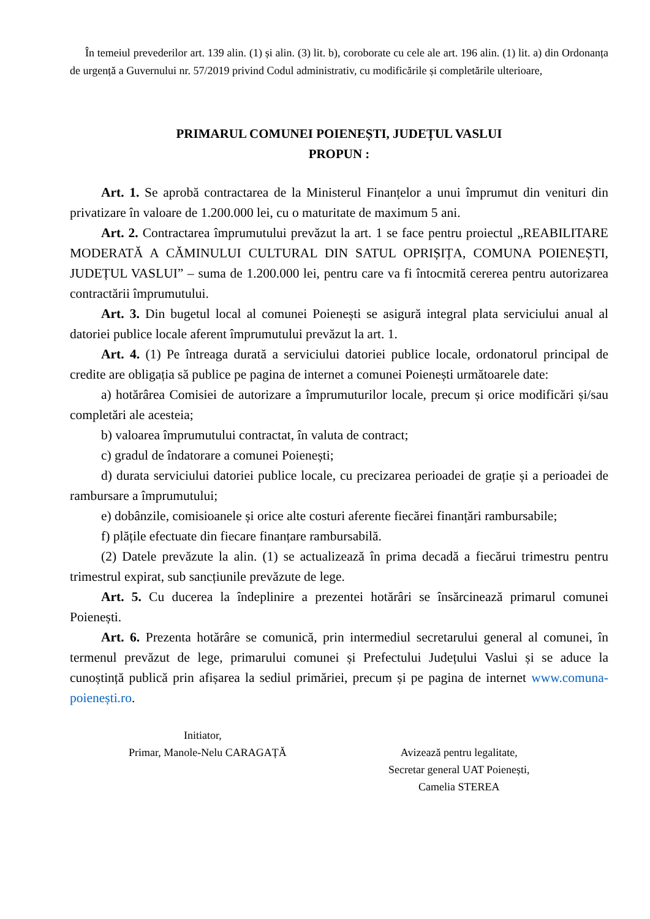În temeiul prevederilor art. 139 alin. (1) și alin. (3) lit. b), coroborate cu cele ale art. 196 alin. (1) lit. a) din Ordonanța de urgență a Guvernului nr. 57/2019 privind Codul administrativ, cu modificările și completările ulterioare,
PRIMARUL COMUNEI POIENEȘTI, JUDEȚUL VASLUI
PROPUN :
Art. 1. Se aprobă contractarea de la Ministerul Finanțelor a unui împrumut din venituri din privatizare în valoare de 1.200.000 lei, cu o maturitate de maximum 5 ani.
Art. 2. Contractarea împrumutului prevăzut la art. 1 se face pentru proiectul „REABILITARE MODERATĂ A CĂMINULUI CULTURAL DIN SATUL OPRIȘIȚA, COMUNA POIENEȘTI, JUDEȚUL VASLUI” – suma de 1.200.000 lei, pentru care va fi întocmită cererea pentru autorizarea contractării împrumutului.
Art. 3. Din bugetul local al comunei Poienești se asigură integral plata serviciului anual al datoriei publice locale aferent împrumutului prevăzut la art. 1.
Art. 4. (1) Pe întreaga durată a serviciului datoriei publice locale, ordonatorul principal de credite are obligația să publice pe pagina de internet a comunei Poienești următoarele date:
a) hotărârea Comisiei de autorizare a împrumuturilor locale, precum și orice modificări și/sau completări ale acesteia;
b) valoarea împrumutului contractat, în valuta de contract;
c) gradul de îndatorare a comunei Poienești;
d) durata serviciului datoriei publice locale, cu precizarea perioadei de grație și a perioadei de rambursare a împrumutului;
e) dobânzile, comisioanele și orice alte costuri aferente fiecărei finanțări rambursabile;
f) plățile efectuate din fiecare finanțare rambursabilă.
(2) Datele prevăzute la alin. (1) se actualizează în prima decadă a fiecărui trimestru pentru trimestrul expirat, sub sancțiunile prevăzute de lege.
Art. 5. Cu ducerea la îndeplinire a prezentei hotărâri se însărcinează primarul comunei Poienești.
Art. 6. Prezenta hotărâre se comunică, prin intermediul secretarului general al comunei, în termenul prevăzut de lege, primarului comunei și Prefectului Județului Vaslui și se aduce la cunoștință publică prin afișarea la sediul primăriei, precum și pe pagina de internet www.comuna-poienești.ro.
Initiator,
Primar, Manole-Nelu CARAGAȚĂ
Avizează pentru legalitate,
Secretar general UAT Poienești,
Camelia STEREA